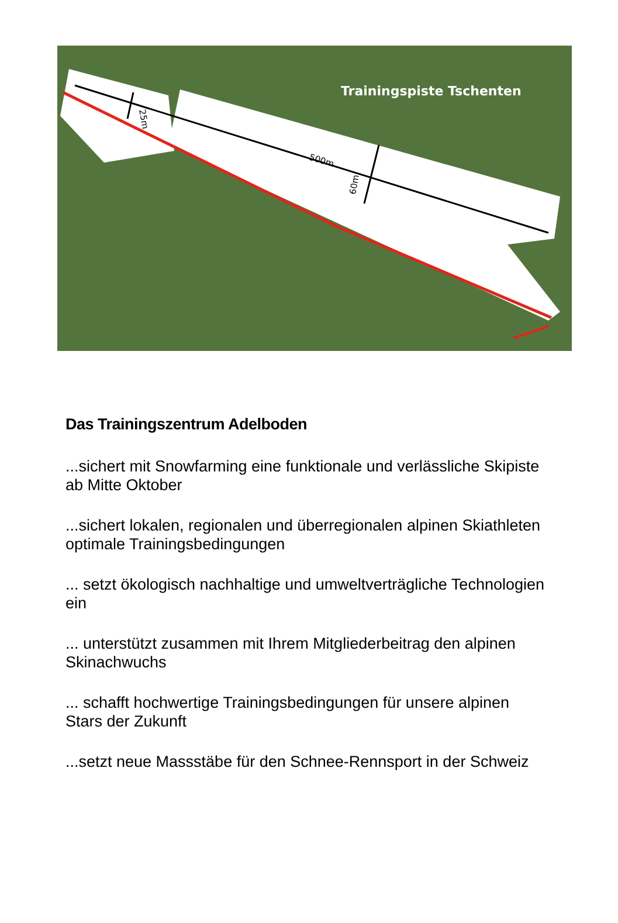Trainingspiste Tschenten
500m
25m
60m
Das Trainingszentrum Adelboden
...sichert mit Snowfarming eine funktionale und verlässliche Skipiste ab Mitte Oktober
...sichert lokalen, regionalen und überregionalen alpinen Skiathleten optimale Trainingsbedingungen
... setzt ökologisch nachhaltige und umweltverträgliche Technologien ein
... unterstützt zusammen mit Ihrem Mitgliederbeitrag den alpinen Skinachwuchs
... schafft hochwertige Trainingsbedingungen für unsere alpinen Stars der Zukunft
...setzt neue Massstäbe für den Schnee-Rennsport in der Schweiz